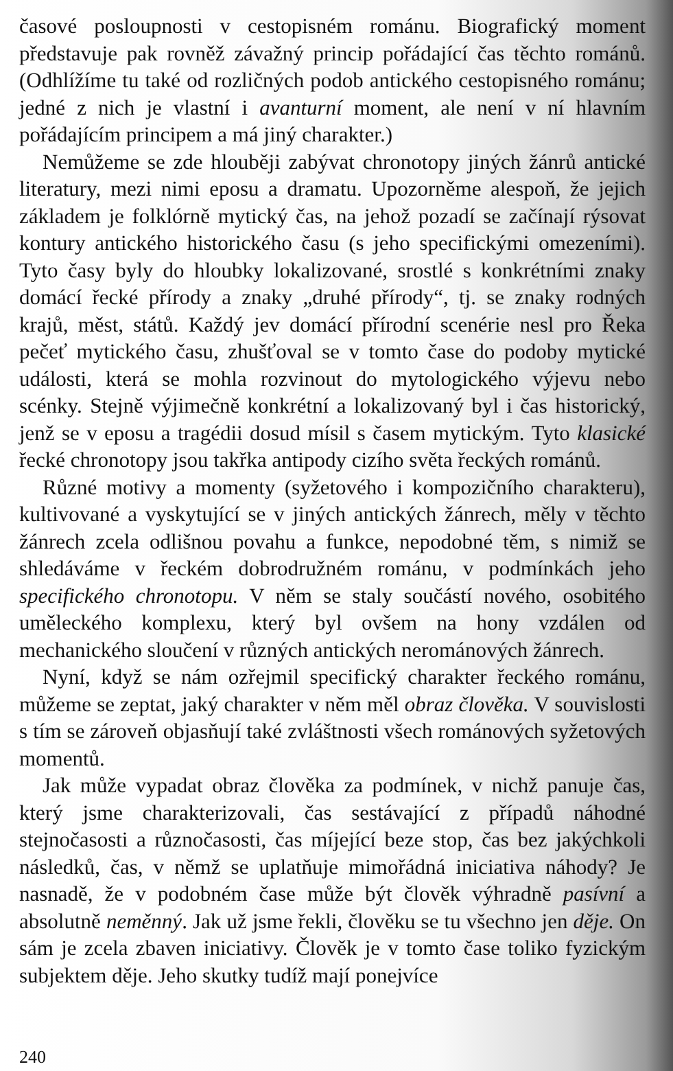časové posloupnosti v cestopisném románu. Biografický moment představuje pak rovněž závažný princip pořádající čas těchto románů. (Odhlížíme tu také od rozličných podob antického cestopisného románu; jedné z nich je vlastní i avanturní moment, ale není v ní hlavním pořádajícím principem a má jiný charakter.)
Nemůžeme se zde hlouběji zabývat chronotopy jiných žánrů antické literatury, mezi nimi eposu a dramatu. Upozorněme alespoň, že jejich základem je folklórně mytický čas, na jehož pozadí se začínají rýsovat kontury antického historického času (s jeho specifickými omezeními). Tyto časy byly do hloubky lokalizované, srostlé s konkrétními znaky domácí řecké přírody a znaky „druhé přírody“, tj. se znaky rodných krajů, měst, států. Každý jev domácí přírodní scenérie nesl pro Řeka pečeť mytického času, zhušťoval se v tomto čase do podoby mytické události, která se mohla rozvinout do mytologického výjevu nebo scénky. Stejně výjimečně konkrétní a lokalizovaný byl i čas historický, jenž se v eposu a tragédii dosud mísil s časem mytickým. Tyto klasické řecké chronotopy jsou takřka antipody cizího světa řeckých románů.
Různé motivy a momenty (syžetového i kompozičního charakteru), kultivované a vyskytující se v jiných antických žánrech, měly v těchto žánrech zcela odlišnou povahu a funkce, nepodobné těm, s nimiž se shledáváme v řeckém dobrodružném románu, v podmínkách jeho specifického chronotopu. V něm se staly součástí nového, osobitého uměleckého komplexu, který byl ovšem na hony vzdálen od mechanického sloučení v různých antických nerománových žánrech.
Nyní, když se nám ozřejmil specifický charakter řeckého románu, můžeme se zeptat, jaký charakter v něm měl obraz člověka. V souvislosti s tím se zároveň objasňují také zvláštnosti všech románových syžetových momentů.
Jak může vypadat obraz člověka za podmínek, v nichž panuje čas, který jsme charakterizovali, čas sestávající z případů náhodné stejnočasosti a různočasosti, čas míjející beze stop, čas bez jakýchkoli následků, čas, v němž se uplatňuje mimořádná iniciativa náhody? Je nasnadě, že v podobném čase může být člověk výhradně pasívní a absolutně neměnný. Jak už jsme řekli, člověku se tu všechno jen děje. On sám je zcela zbaven iniciativy. Člověk je v tomto čase toliko fyzickým subjektem děje. Jeho skutky tudíž mají ponejvíce
240